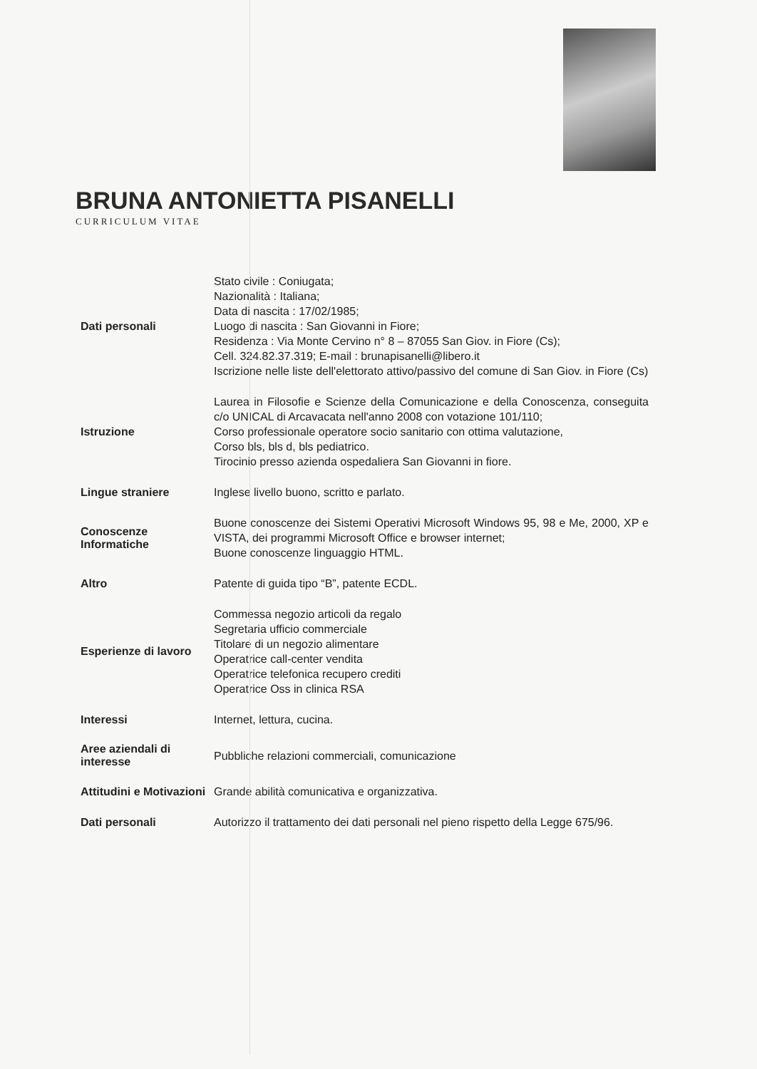BRUNA ANTONIETTA PISANELLI
CURRICULUM VITAE
Dati personali
Stato civile : Coniugata;
Nazionalità : Italiana;
Data di nascita : 17/02/1985;
Luogo di nascita : San Giovanni in Fiore;
Residenza : Via Monte Cervino n° 8 – 87055 San Giov. in Fiore (Cs);
Cell. 324.82.37.319; E-mail : brunapisanelli@libero.it
Iscrizione nelle liste dell'elettorato attivo/passivo del comune di San Giov. in Fiore (Cs)
Istruzione
Laurea in Filosofie e Scienze della Comunicazione e della Conoscenza, conseguita c/o UNICAL di Arcavacata nell'anno 2008 con votazione 101/110;
Corso professionale operatore socio sanitario con ottima valutazione,
Corso bls, bls d, bls pediatrico.
Tirocinio presso azienda ospedaliera San Giovanni in fiore.
Lingue straniere
Inglese livello buono, scritto e parlato.
Conoscenze Informatiche
Buone conoscenze dei Sistemi Operativi Microsoft Windows 95, 98 e Me, 2000, XP e VISTA, dei programmi Microsoft Office e browser internet;
Buone conoscenze linguaggio HTML.
Altro
Patente di guida tipo “B”, patente ECDL.
Esperienze di lavoro
Commessa negozio articoli da regalo
Segretaria ufficio commerciale
Titolare di un negozio alimentare
Operatrice call-center vendita
Operatrice telefonica recupero crediti
Operatrice Oss in clinica RSA
Interessi
Internet, lettura, cucina.
Aree aziendali di interesse
Pubbliche relazioni commerciali, comunicazione
Attitudini e Motivazioni
Grande abilità comunicativa e organizzativa.
Dati personali
Autorizzo il trattamento dei dati personali nel pieno rispetto della Legge 675/96.